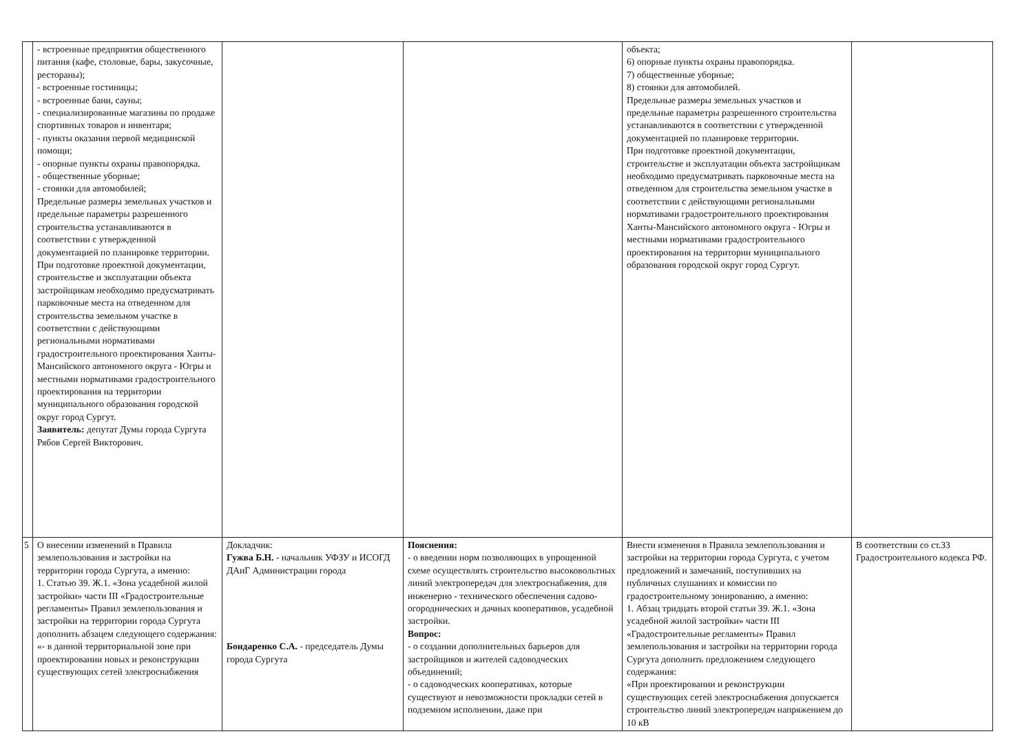| | - встроенные предприятия общественного питания (кафе, столовые, бары, закусочные, рестораны); - встроенные гостиницы; - встроенные бани, сауны; - специализированные магазины по продаже спортивных товаров и инвентаря; - пункты оказания первой медицинской помощи; - опорные пункты охраны правопорядка. - общественные уборные; - стоянки для автомобилей; Предельные размеры земельных участков и предельные параметры разрешенного строительства устанавливаются в соответствии с утвержденной документацией по планировке территории. При подготовке проектной документации, строительстве и эксплуатации объекта застройщикам необходимо предусматривать парковочные места на отведенном для строительства земельном участке в соответствии с действующими региональными нормативами градостроительного проектирования Ханты-Мансийского автономного округа - Югры и местными нормативами градостроительного проектирования на территории муниципального образования городской округ город Сургут. Заявитель: депутат Думы города Сургута Рябов Сергей Викторович. | | | объекта; 6) опорные пункты охраны правопорядка. 7) общественные уборные; 8) стоянки для автомобилей. Предельные размеры земельных участков и предельные параметры разрешенного строительства устанавливаются в соответствии с утвержденной документацией по планировке территории. При подготовке проектной документации, строительстве и эксплуатации объекта застройщикам необходимо предусматривать парковочные места на отведенном для строительства земельном участке в соответствии с действующими региональными нормативами градостроительного проектирования Ханты-Мансийского автономного округа - Югры и местными нормативами градостроительного проектирования на территории муниципального образования городской округ город Сургут. | |
| 5 | О внесении изменений в Правила землепользования и застройки на территории города Сургута, а именно: 1. Статью 39. Ж.1. «Зона усадебной жилой застройки» части III «Градостроительные регламенты» Правил землепользования и застройки на территории города Сургута дополнить абзацем следующего содержания: «- в данной территориальной зоне при проектировании новых и реконструкции существующих сетей электроснабжения | Докладчик: Гужва Б.Н. - начальник УФЗУ и ИСОГД ДАиГ Администрации города Бондаренко С.А. - председатель Думы города Сургута | Пояснения: - о введении норм позволяющих в упрощенной схеме осуществлять строительство высоковольтных линий электропередач для электроснабжения, для инженерно - технического обеспечения садово-огороднических и дачных кооперативов, усадебной застройки. Вопрос: - о создании дополнительных барьеров для застройщиков и жителей садоводческих объединений; - о садоводческих кооперативах, которые существуют и невозможности прокладки сетей в подземном исполнении, даже при | Внести изменения в Правила землепользования и застройки на территории города Сургута, с учетом предложений и замечаний, поступивших на публичных слушаниях и комиссии по градостроительному зонированию, а именно: 1. Абзац тридцать второй статьи 39. Ж.1. «Зона усадебной жилой застройки» части III «Градостроительные регламенты» Правил землепользования и застройки на территории города Сургута дополнить предложением следующего содержания: «При проектировании и реконструкции существующих сетей электроснабжения допускается строительство линий электропередач напряжением до 10 кВ | В соответствии со ст.33 Градостроительного кодекса РФ. |